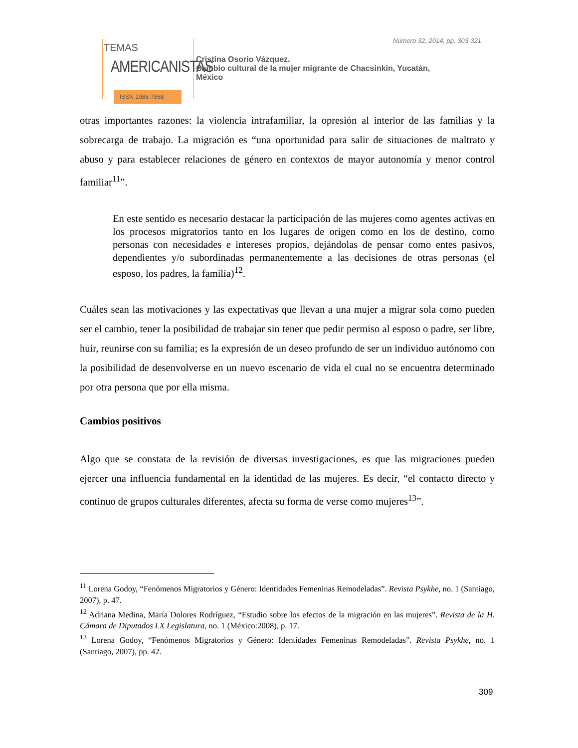TEMAS
AMERICANISTAS
ISSN 1988-7868
Número 32, 2014, pp. 303-321
Cristina Osorio Vázquez.
Cambio cultural de la mujer migrante de Chacsinkin, Yucatán,
México
otras importantes razones: la violencia intrafamiliar, la opresión al interior de las familias y la sobrecarga de trabajo. La migración es “una oportunidad para salir de situaciones de maltrato y abuso y para establecer relaciones de género en contextos de mayor autonomía y menor control familiar<sup>11</sup>”.
En este sentido es necesario destacar la participación de las mujeres como agentes activas en los procesos migratorios tanto en los lugares de origen como en los de destino, como personas con necesidades e intereses propios, dejándolas de pensar como entes pasivos, dependientes y/o subordinadas permanentemente a las decisiones de otras personas (el esposo, los padres, la familia)<sup>12</sup>.
Cuáles sean las motivaciones y las expectativas que llevan a una mujer a migrar sola como pueden ser el cambio, tener la posibilidad de trabajar sin tener que pedir permiso al esposo o padre, ser libre, huir, reunirse con su familia; es la expresión de un deseo profundo de ser un individuo autónomo con la posibilidad de desenvolverse en un nuevo escenario de vida el cual no se encuentra determinado por otra persona que por ella misma.
Cambios positivos
Algo que se constata de la revisión de diversas investigaciones, es que las migraciones pueden ejercer una influencia fundamental en la identidad de las mujeres. Es decir, “el contacto directo y continuo de grupos culturales diferentes, afecta su forma de verse como mujeres<sup>13</sup>”.
<sup>11</sup> Lorena Godoy, “Fenómenos Migratorios y Género: Identidades Femeninas Remodeladas”. Revista Psykhe, no. 1 (Santiago, 2007), p. 47.
<sup>12</sup> Adriana Medina, María Dolores Rodríguez, “Estudio sobre los efectos de la migración en las mujeres”. Revista de la H. Cámara de Diputados LX Legislatura, no. 1 (México:2008), p. 17.
<sup>13</sup> Lorena Godoy, “Fenómenos Migratorios y Género: Identidades Femeninas Remodeladas”. Revista Psykhe, no. 1 (Santiago, 2007), pp. 42.
309